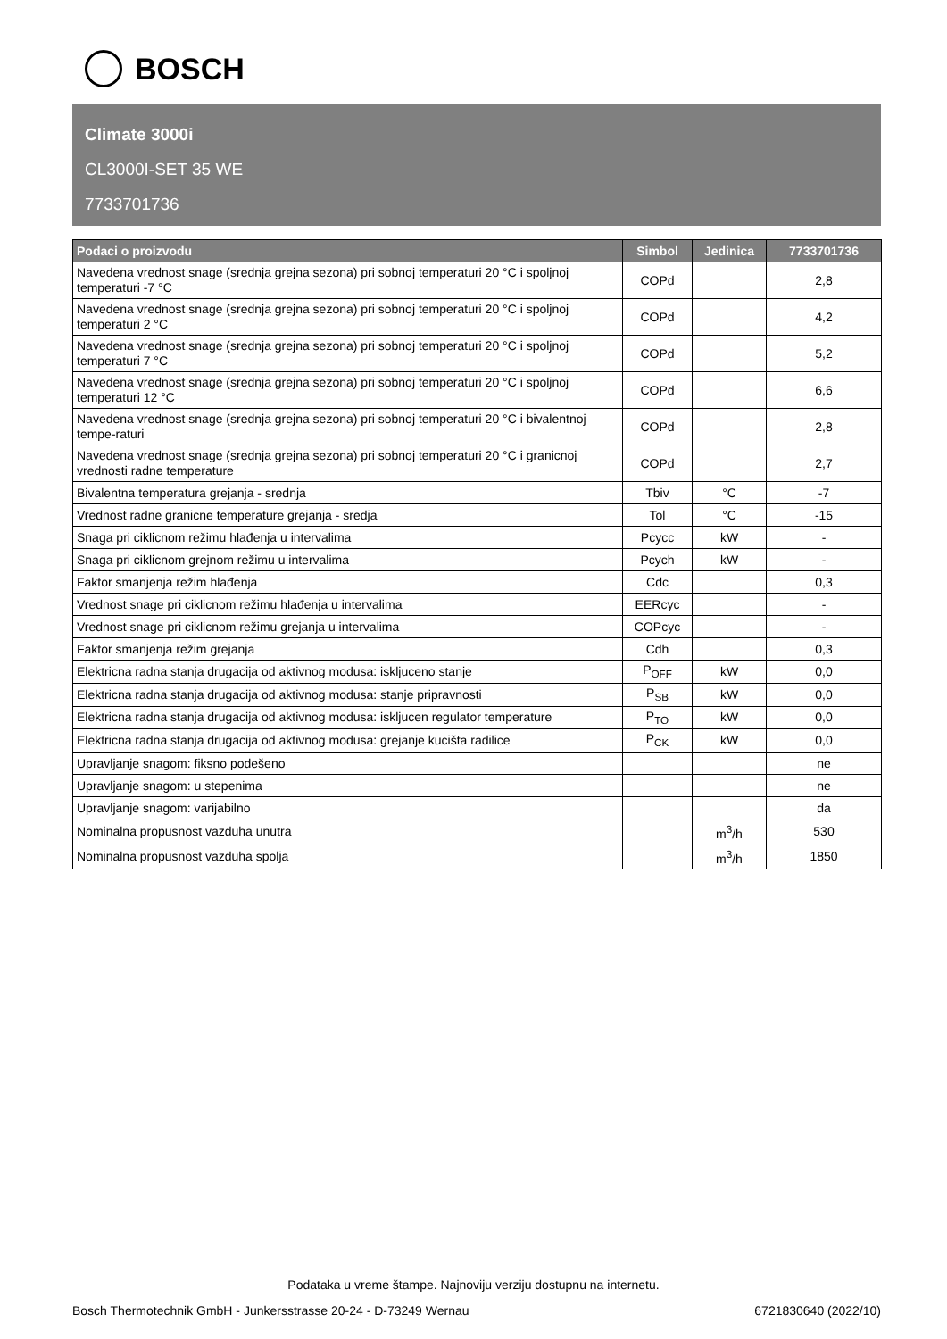BOSCH
Climate 3000i
CL3000I-SET 35 WE
7733701736
| Podaci o proizvodu | Simbol | Jedinica | 7733701736 |
| --- | --- | --- | --- |
| Navedena vrednost snage (srednja grejna sezona) pri sobnoj temperaturi 20 °C i spoljnoj temperaturi -7 °C | COPd | | 2,8 |
| Navedena vrednost snage (srednja grejna sezona) pri sobnoj temperaturi 20 °C i spoljnoj temperaturi 2 °C | COPd | | 4,2 |
| Navedena vrednost snage (srednja grejna sezona) pri sobnoj temperaturi 20 °C i spoljnoj temperaturi 7 °C | COPd | | 5,2 |
| Navedena vrednost snage (srednja grejna sezona) pri sobnoj temperaturi 20 °C i spoljnoj temperaturi 12 °C | COPd | | 6,6 |
| Navedena vrednost snage (srednja grejna sezona) pri sobnoj temperaturi 20 °C i bivalentnoj tempe-raturi | COPd | | 2,8 |
| Navedena vrednost snage (srednja grejna sezona) pri sobnoj temperaturi 20 °C i granicnoj vrednosti radne temperature | COPd | | 2,7 |
| Bivalentna temperatura grejanja - srednja | Tbiv | °C | -7 |
| Vrednost radne granicne temperature grejanja - sredja | Tol | °C | -15 |
| Snaga pri ciklicnom režimu hlađenja u intervalima | Pcycc | kW | - |
| Snaga pri ciklicnom grejnom režimu u intervalima | Pcych | kW | - |
| Faktor smanjenja režim hlađenja | Cdc | | 0,3 |
| Vrednost snage pri ciklicnom režimu hlađenja u intervalima | EERcyc | | - |
| Vrednost snage pri ciklicnom režimu grejanja u intervalima | COPcyc | | - |
| Faktor smanjenja režim grejanja | Cdh | | 0,3 |
| Elektricna radna stanja drugacija od aktivnog modusa: iskljuceno stanje | P<sub>OFF</sub> | kW | 0,0 |
| Elektricna radna stanja drugacija od aktivnog modusa: stanje pripravnosti | P<sub>SB</sub> | kW | 0,0 |
| Elektricna radna stanja drugacija od aktivnog modusa: iskljucen regulator temperature | P<sub>TO</sub> | kW | 0,0 |
| Elektricna radna stanja drugacija od aktivnog modusa: grejanje kucišta radilice | P<sub>CK</sub> | kW | 0,0 |
| Upravljanje snagom: fiksno podešeno | | | ne |
| Upravljanje snagom: u stepenima | | | ne |
| Upravljanje snagom: varijabilno | | | da |
| Nominalna propusnost vazduha unutra | | m<sup>3</sup>/h | 530 |
| Nominalna propusnost vazduha spolja | | m<sup>3</sup>/h | 1850 |
Podataka u vreme štampe. Najnoviju verziju dostupnu na internetu.
Bosch Thermotechnik GmbH - Junkersstrasse 20-24 - D-73249 Wernau 6721830640 (2022/10)